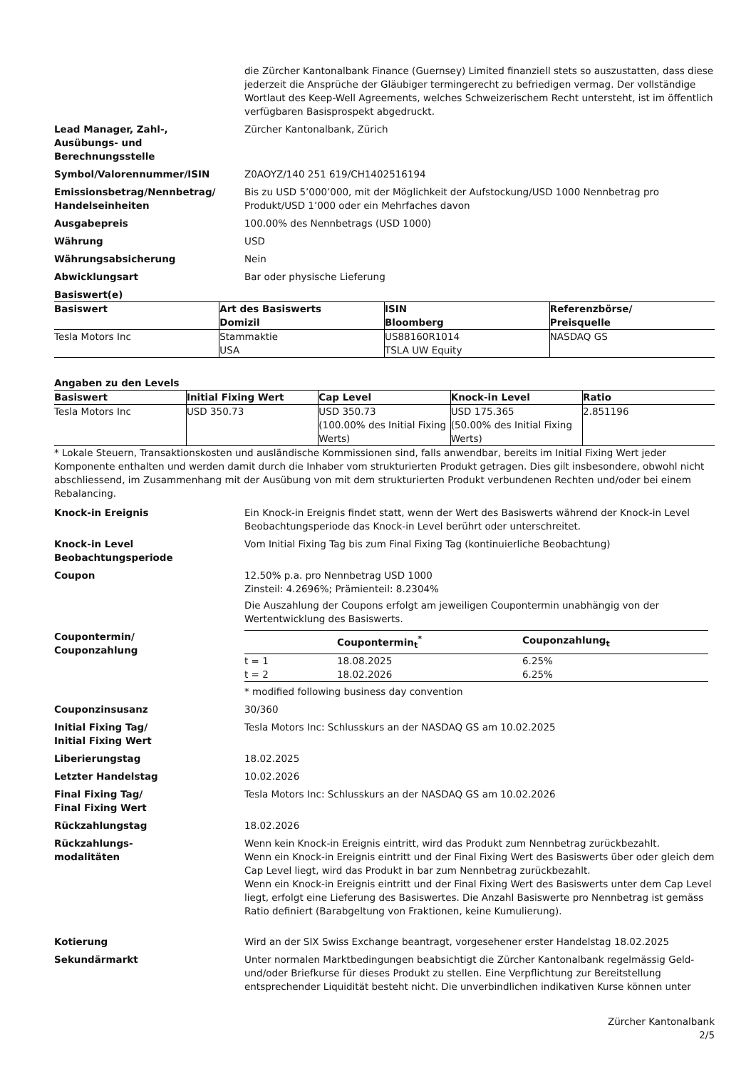die Zürcher Kantonalbank Finance (Guernsey) Limited finanziell stets so auszustatten, dass diese jederzeit die Ansprüche der Gläubiger termingerecht zu befriedigen vermag. Der vollständige Wortlaut des Keep-Well Agreements, welches Schweizerischem Recht untersteht, ist im öffentlich verfügbaren Basisprospekt abgedruckt.
Lead Manager, Zahl-,
Ausübungs- und
Berechnungsstelle
Zürcher Kantonalbank, Zürich
Symbol/Valorennummer/ISIN Z0AOYZ/140 251 619/CH1402516194
Emissionsbetrag/Nennbetrag/ Handelseinheiten
Bis zu USD 5’000’000, mit der Möglichkeit der Aufstockung/USD 1000 Nennbetrag pro Produkt/USD 1’000 oder ein Mehrfaches davon
Ausgabepreis 100.00% des Nennbetrags (USD 1000)
Währung USD
Währungsabsicherung Nein
Abwicklungsart Bar oder physische Lieferung
Basiswert(e)
| Basiswert | Art des Basiswerts Domizil | ISIN Bloomberg | Referenzbörse/ Preisquelle |
| --- | --- | --- | --- |
| Tesla Motors Inc | Stammaktie USA | US88160R1014 TSLA UW Equity | NASDAQ GS |
Angaben zu den Levels
| Basiswert | Initial Fixing Wert | Cap Level | Knock-in Level | Ratio |
| --- | --- | --- | --- | --- |
| Tesla Motors Inc | USD 350.73 | USD 350.73 (100.00% des Initial Fixing Werts) | USD 175.365 (50.00% des Initial Fixing Werts) | 2.851196 |
* Lokale Steuern, Transaktionskosten und ausländische Kommissionen sind, falls anwendbar, bereits im Initial Fixing Wert jeder Komponente enthalten und werden damit durch die Inhaber vom strukturierten Produkt getragen. Dies gilt insbesondere, obwohl nicht abschliessend, im Zusammenhang mit der Ausübung von mit dem strukturierten Produkt verbundenen Rechten und/oder bei einem Rebalancing.
Knock-in Ereignis Ein Knock-in Ereignis findet statt, wenn der Wert des Basiswerts während der Knock-in Level Beobachtungsperiode das Knock-in Level berührt oder unterschreitet.
Knock-in Level
Beobachtungsperiode
Vom Initial Fixing Tag bis zum Final Fixing Tag (kontinuierliche Beobachtung)
Coupon 12.50% p.a. pro Nennbetrag USD 1000
Zinsteil: 4.2696%; Prämienteil: 8.2304%
Die Auszahlung der Coupons erfolgt am jeweiligen Coupontermin unabhängig von der Wertentwicklung des Basiswerts.
Coupontermin/
Couponzahlung
| | Coupontermin<sub>t</sub><sup>*</sup> | Couponzahlung<sub>t</sub> |
| --- | --- | --- |
| t = 1 | 18.08.2025 | 6.25% |
| t = 2 | 18.02.2026 | 6.25% |
* modified following business day convention
Couponzinsusanz 30/360
Initial Fixing Tag/
Initial Fixing Wert
Tesla Motors Inc: Schlusskurs an der NASDAQ GS am 10.02.2025
Liberierungstag 18.02.2025
Letzter Handelstag 10.02.2026
Final Fixing Tag/
Final Fixing Wert
Tesla Motors Inc: Schlusskurs an der NASDAQ GS am 10.02.2026
Rückzahlungstag 18.02.2026
Rückzahlungs-
modalitäten
Wenn kein Knock-in Ereignis eintritt, wird das Produkt zum Nennbetrag zurückbezahlt.
Wenn ein Knock-in Ereignis eintritt und der Final Fixing Wert des Basiswerts über oder gleich dem Cap Level liegt, wird das Produkt in bar zum Nennbetrag zurückbezahlt.
Wenn ein Knock-in Ereignis eintritt und der Final Fixing Wert des Basiswerts unter dem Cap Level liegt, erfolgt eine Lieferung des Basiswertes. Die Anzahl Basiswerte pro Nennbetrag ist gemäss Ratio definiert (Barabgeltung von Fraktionen, keine Kumulierung).
Kotierung Wird an der SIX Swiss Exchange beantragt, vorgesehener erster Handelstag 18.02.2025
Sekundärmarkt Unter normalen Marktbedingungen beabsichtigt die Zürcher Kantonalbank regelmässig Geld- und/oder Briefkurse für dieses Produkt zu stellen. Eine Verpflichtung zur Bereitstellung entsprechender Liquidität besteht nicht. Die unverbindlichen indikativen Kurse können unter
Zürcher Kantonalbank
2/5